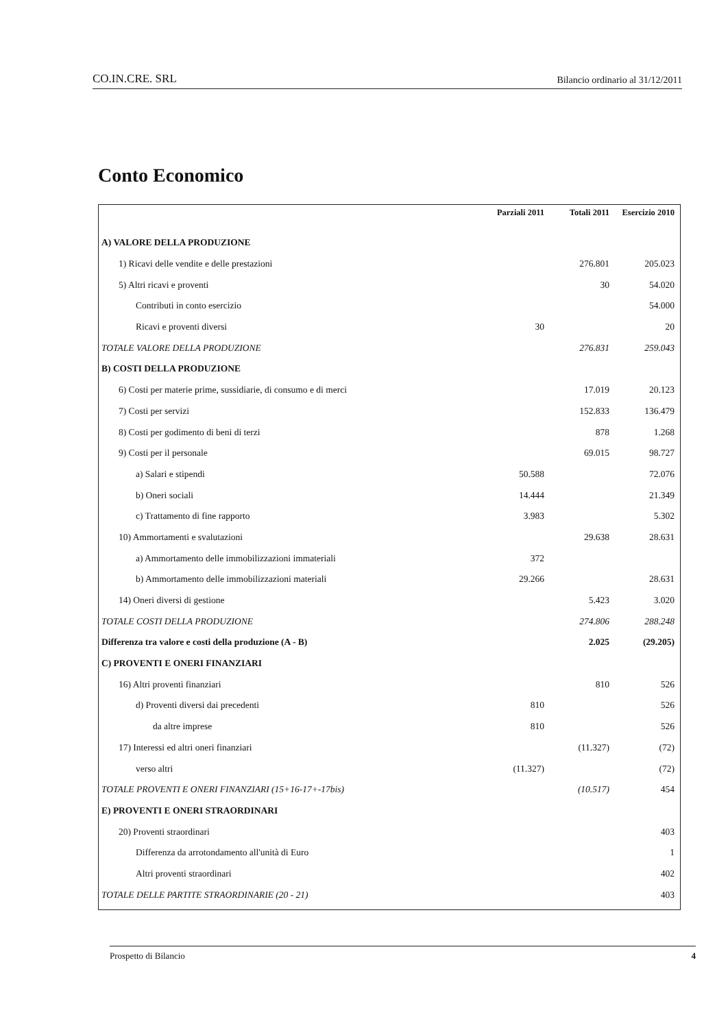CO.IN.CRE. SRL Bilancio ordinario al 31/12/2011
Conto Economico
| | Parziali 2011 | Totali 2011 | Esercizio 2010 |
| --- | --- | --- | --- |
| A) VALORE DELLA PRODUZIONE | | | |
| 1) Ricavi delle vendite e delle prestazioni | | 276.801 | 205.023 |
| 5) Altri ricavi e proventi | | 30 | 54.020 |
| Contributi in conto esercizio | | | 54.000 |
| Ricavi e proventi diversi | 30 | | 20 |
| TOTALE VALORE DELLA PRODUZIONE | | 276.831 | 259.043 |
| B) COSTI DELLA PRODUZIONE | | | |
| 6) Costi per materie prime, sussidiarie, di consumo e di merci | | 17.019 | 20.123 |
| 7) Costi per servizi | | 152.833 | 136.479 |
| 8) Costi per godimento di beni di terzi | | 878 | 1.268 |
| 9) Costi per il personale | | 69.015 | 98.727 |
| a) Salari e stipendi | 50.588 | | 72.076 |
| b) Oneri sociali | 14.444 | | 21.349 |
| c) Trattamento di fine rapporto | 3.983 | | 5.302 |
| 10) Ammortamenti e svalutazioni | | 29.638 | 28.631 |
| a) Ammortamento delle immobilizzazioni immateriali | 372 | | |
| b) Ammortamento delle immobilizzazioni materiali | 29.266 | | 28.631 |
| 14) Oneri diversi di gestione | | 5.423 | 3.020 |
| TOTALE COSTI DELLA PRODUZIONE | | 274.806 | 288.248 |
| Differenza tra valore e costi della produzione (A - B) | | 2.025 | (29.205) |
| C) PROVENTI E ONERI FINANZIARI | | | |
| 16) Altri proventi finanziari | | 810 | 526 |
| d) Proventi diversi dai precedenti | 810 | | 526 |
| da altre imprese | 810 | | 526 |
| 17) Interessi ed altri oneri finanziari | | (11.327) | (72) |
| verso altri | (11.327) | | (72) |
| TOTALE PROVENTI E ONERI FINANZIARI (15+16-17+-17bis) | | (10.517) | 454 |
| E) PROVENTI E ONERI STRAORDINARI | | | |
| 20) Proventi straordinari | | | 403 |
| Differenza da arrotondamento all'unità di Euro | | | 1 |
| Altri proventi straordinari | | | 402 |
| TOTALE DELLE PARTITE STRAORDINARIE (20 - 21) | | | 403 |
Prospetto di Bilancio 4